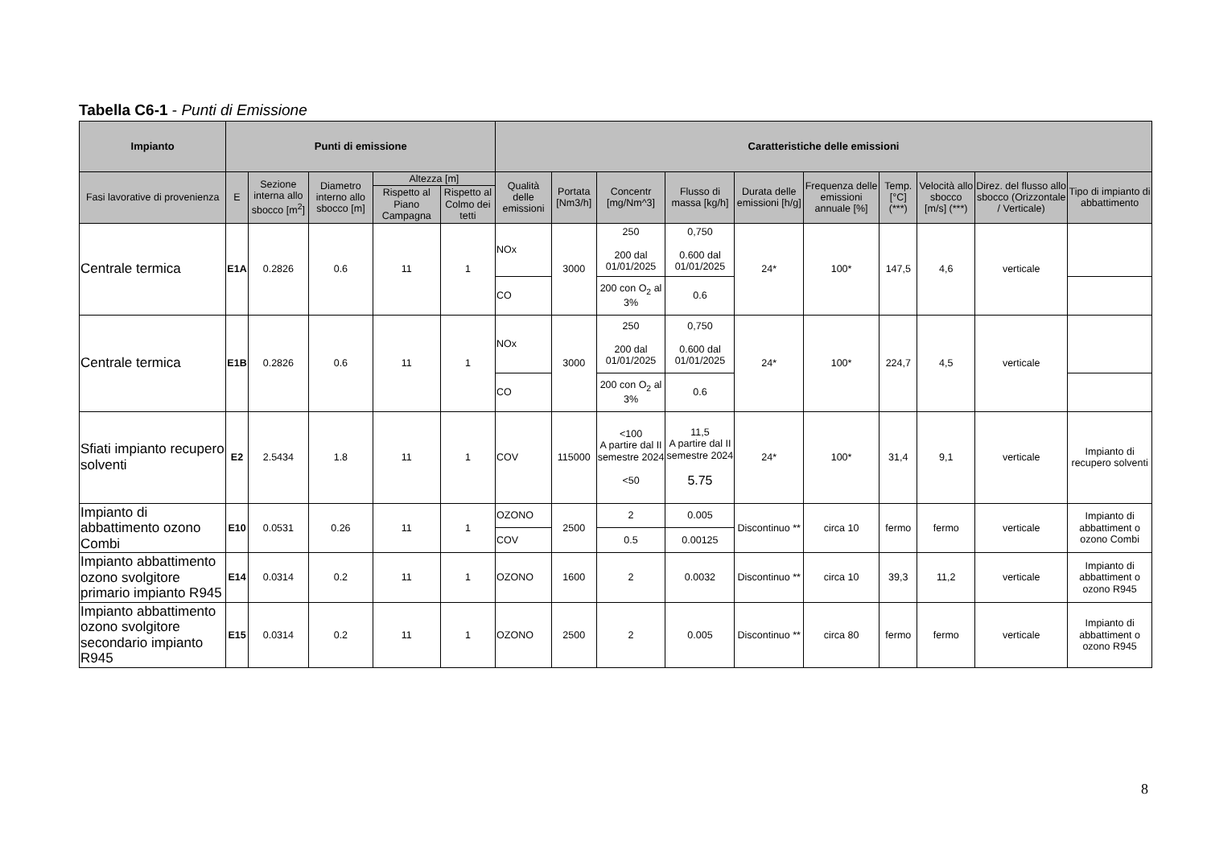Tabella C6-1 - Punti di Emissione
| Impianto | Punti di emissione | | | | | Caratteristiche delle emissioni | | | | | | | | | |
| --- | --- | --- | --- | --- | --- | --- | --- | --- | --- | --- | --- | --- | --- | --- | --- |
| Fasi lavorative di provenienza | E | Sezione interna allo sbocco [m<sup>2</sup>] | Diametro interno allo sbocco [m] | Altezza [m] | | Qualità delle emissioni | Portata [Nm3/h] | Concentr [mg/Nm^3] | Flusso di massa [kg/h] | Durata delle emissioni [h/g] | Frequenza delle emissioni annuale [%] | Temp. [°C] (***) | Velocità allo sbocco [m/s] (***) | Direz. del flusso allo sbocco (Orizzontale / Verticale) | Tipo di impianto di abbattimento |
| | | | | Rispetto al Piano Campagna | Rispetto al Colmo dei tetti | | | | | | | | | | |
| Centrale termica | E1A | 0.2826 | 0.6 | 11 | 1 | NOx | 3000 | 250 200 dal 01/01/2025 | 0,750 0.600 dal 01/01/2025 | 24* | 100* | 147,5 | 4,6 | verticale | |
| | | | | | | CO | | 200 con O<sub>2</sub> al 3% | 0.6 | | | | | | |
| Centrale termica | E1B | 0.2826 | 0.6 | 11 | 1 | NOx | 3000 | 250 200 dal 01/01/2025 | 0,750 0.600 dal 01/01/2025 | 24* | 100* | 224,7 | 4,5 | verticale | |
| | | | | | | CO | | 200 con O<sub>2</sub> al 3% | 0.6 | | | | | | |
| Sfiati impianto recupero solventi | E2 | 2.5434 | 1.8 | 11 | 1 | COV | 115000 | <100 A partire dal II semestre 2024 <50 | 11,5 A partire dal II semestre 2024 5.75 | 24* | 100* | 31,4 | 9,1 | verticale | Impianto di recupero solventi |
| Impianto di abbattimento ozono Combi | E10 | 0.0531 | 0.26 | 11 | 1 | OZONO | 2500 | 2 | 0.005 | Discontinuo ** | circa 10 | fermo | fermo | verticale | Impianto di abbattiment o ozono Combi |
| | | | | | | COV | | 0.5 | 0.00125 | | | | | | |
| Impianto abbattimento ozono svolgitore primario impianto R945 | E14 | 0.0314 | 0.2 | 11 | 1 | OZONO | 1600 | 2 | 0.0032 | Discontinuo ** | circa 10 | 39,3 | 11,2 | verticale | Impianto di abbattiment o ozono R945 |
| Impianto abbattimento ozono svolgitore secondario impianto R945 | E15 | 0.0314 | 0.2 | 11 | 1 | OZONO | 2500 | 2 | 0.005 | Discontinuo ** | circa 80 | fermo | fermo | verticale | Impianto di abbattiment o ozono R945 |
8